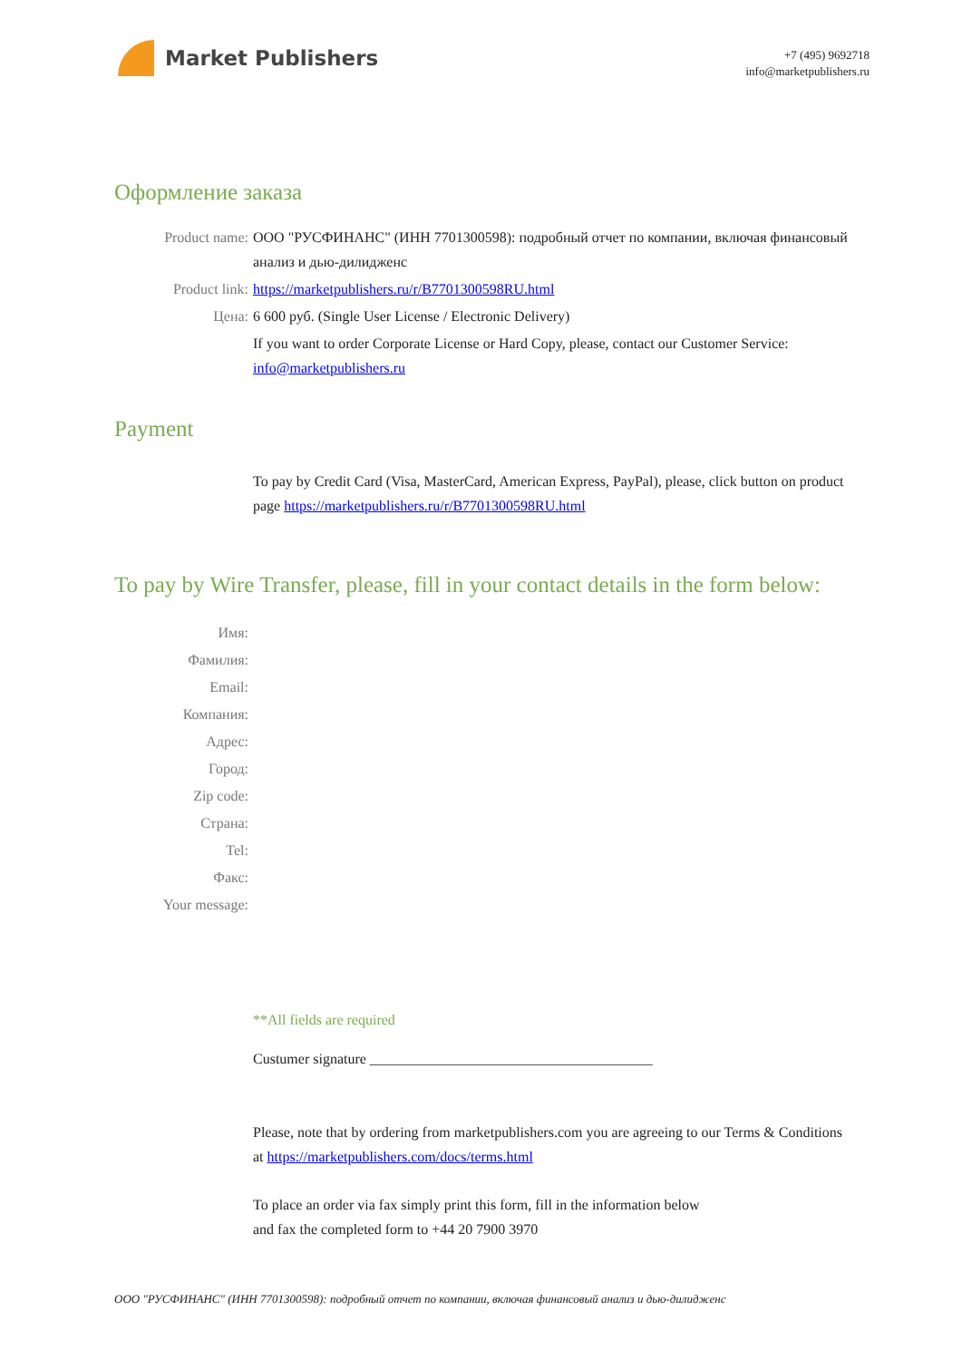Market Publishers
+7 (495) 9692718
info@marketpublishers.ru
Оформление заказа
Product name: ООО "РУСФИНАНС" (ИНН 7701300598): подробный отчет по компании, включая финансовый анализ и дью-дилидженс
Product link: https://marketpublishers.ru/r/B7701300598RU.html
Цена: 6 600 руб. (Single User License / Electronic Delivery)
If you want to order Corporate License or Hard Copy, please, contact our Customer Service: info@marketpublishers.ru
Payment
To pay by Credit Card (Visa, MasterCard, American Express, PayPal), please, click button on product page https://marketpublishers.ru/r/B7701300598RU.html
To pay by Wire Transfer, please, fill in your contact details in the form below:
Имя:
Фамилия:
Email:
Компания:
Адрес:
Город:
Zip code:
Страна:
Tel:
Факс:
Your message:
**All fields are required
Custumer signature _______________________________________
Please, note that by ordering from marketpublishers.com you are agreeing to our Terms & Conditions at https://marketpublishers.com/docs/terms.html
To place an order via fax simply print this form, fill in the information below
and fax the completed form to +44 20 7900 3970
ООО "РУСФИНАНС" (ИНН 7701300598): подробный отчет по компании, включая финансовый анализ и дью-дилидженс